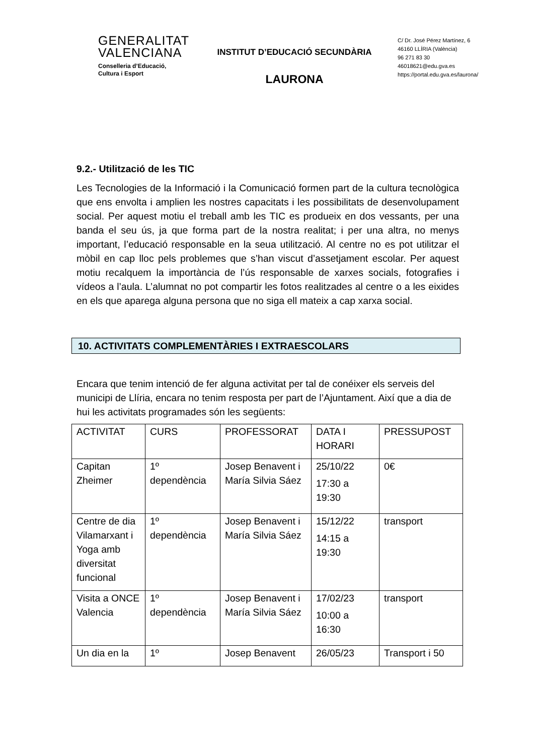GENERALITAT
VALENCIANA
Conselleria d’Educació,
Cultura i Esport
INSTITUT D’EDUCACIÓ SECUNDÀRIA
LAURONA
C/ Dr. José Pérez Martínez, 6
46160 LLÍRIA (València)
96 271 83 30
46018621@edu.gva.es
https://portal.edu.gva.es/laurona/
9.2.- Utilització de les TIC
Les Tecnologies de la Informació i la Comunicació formen part de la cultura tecnològica que ens envolta i amplien les nostres capacitats i les possibilitats de desenvolupament social. Per aquest motiu el treball amb les TIC es produeix en dos vessants, per una banda el seu ús, ja que forma part de la nostra realitat; i per una altra, no menys important, l’educació responsable en la seua utilització. Al centre no es pot utilitzar el mòbil en cap lloc pels problemes que s’han viscut d’assetjament escolar. Per aquest motiu recalquem la importància de l’ús responsable de xarxes socials, fotografies i vídeos a l’aula. L’alumnat no pot compartir les fotos realitzades al centre o a les eixides en els que aparega alguna persona que no siga ell mateix a cap xarxa social.
10. ACTIVITATS COMPLEMENTÀRIES I EXTRAESCOLARS
Encara que tenim intenció de fer alguna activitat per tal de conéixer els serveis del municipi de Llíria, encara no tenim resposta per part de l’Ajuntament. Així que a dia de hui les activitats programades són les següents:
| ACTIVITAT | CURS | PROFESSORAT | DATA I HORARI | PRESSUPOST |
| Capitan Zheimer | 1º dependència | Josep Benavent i María Silvia Sáez | 25/10/22 17:30 a 19:30 | 0€ |
| Centre de dia Vilamarxant i Yoga amb diversitat funcional | 1º dependència | Josep Benavent i María Silvia Sáez | 15/12/22 14:15 a 19:30 | transport |
| Visita a ONCE Valencia | 1º dependència | Josep Benavent i María Silvia Sáez | 17/02/23 10:00 a 16:30 | transport |
| Un dia en la | 1º | Josep Benavent | 26/05/23 | Transport i 50 |